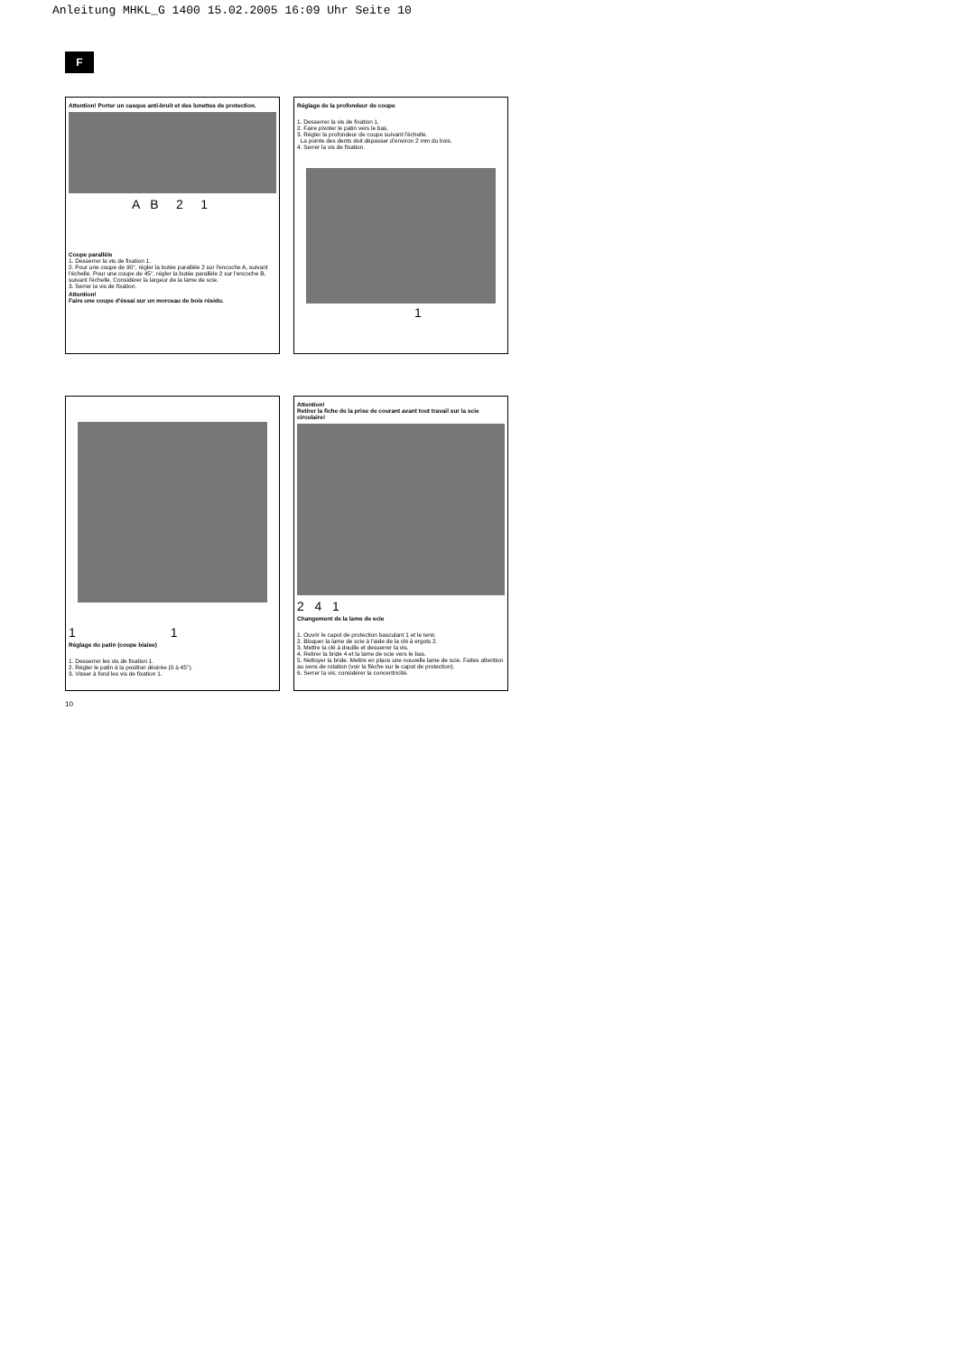Anleitung MHKL_G 1400 15.02.2005 16:09 Uhr Seite 10
F
Attention! Porter un casque anti-bruit et des lunettes de protection.
A B 2 1
Coupe parallèle
1. Desserrer la vis de fixation 1.
2. Pour une coupe de 90°, régler la butée parallèle 2 sur l'encoche A, suivant l'échelle. Pour une coupe de 45°, régler la butée parallèle 2 sur l'encoche B, suivant l'échelle. Considérer la largeur de la lame de scie.
3. Serrer la vis de fixation.
Attention!
Faire une coupe d'éssai sur un morceau de bois résidu.
Réglage de la profondeur de coupe
1. Desserrer la vis de fixation 1.
2. Faire pivoter le patin vers le bas.
3. Régler la profondeur de coupe suivant l'échelle.
La pointe des dents doit dépasser d'environ 2 mm du bois.
4. Serrer la vis de fixation.
1
1 1
Réglage du patin (coupe biaise)
1. Desserrer les vis de fixation 1.
2. Régler le patin à la position désirée (0 à 45°).
3. Visser à fond les vis de fixation 1.
Attention!
Retirer la fiche de la prise de courant avant tout travail sur la scie circulaire!
2 4 1
Changement de la lame de scie
1. Ouvrir le capot de protection basculant 1 et le tenir.
2. Bloquer la lame de scie à l'aide de la clé à ergots 2.
3. Mettre la clé à douille et desserrer la vis.
4. Retirer la bride 4 et la lame de scie vers le bas.
5. Nettoyer la bride. Mettre en place une nouvelle lame de scie. Faites attention au sens de rotation (voir la flèche sur le capot de protection).
6. Serrer la vis; considérer la concentricité.
10